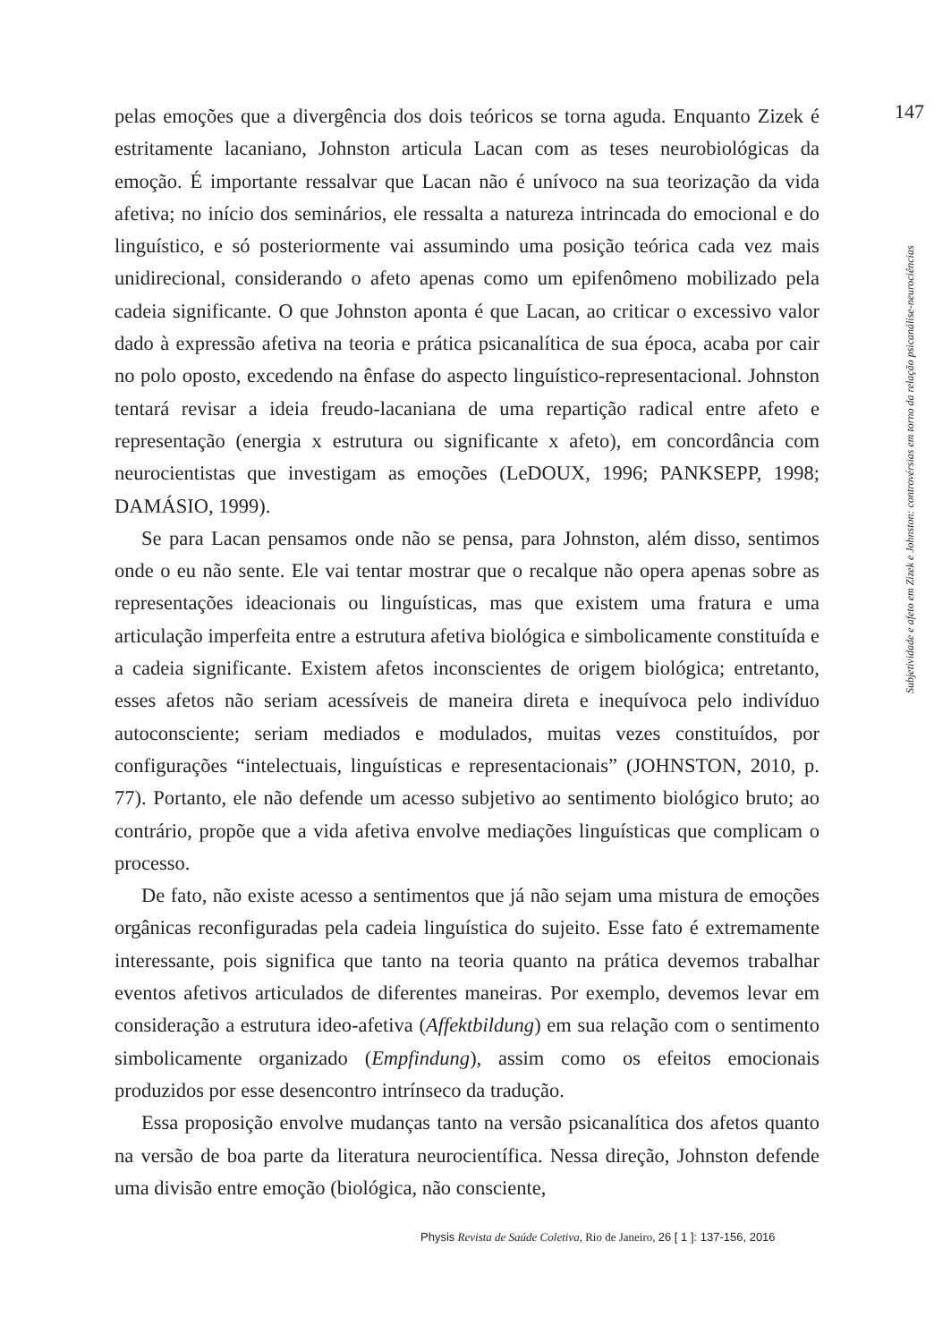pelas emoções que a divergência dos dois teóricos se torna aguda. Enquanto Zizek é estritamente lacaniano, Johnston articula Lacan com as teses neurobiológicas da emoção. É importante ressalvar que Lacan não é unívoco na sua teorização da vida afetiva; no início dos seminários, ele ressalta a natureza intrincada do emocional e do linguístico, e só posteriormente vai assumindo uma posição teórica cada vez mais unidirecional, considerando o afeto apenas como um epifenômeno mobilizado pela cadeia significante. O que Johnston aponta é que Lacan, ao criticar o excessivo valor dado à expressão afetiva na teoria e prática psicanalítica de sua época, acaba por cair no polo oposto, excedendo na ênfase do aspecto linguístico-representacional. Johnston tentará revisar a ideia freudo-lacaniana de uma repartição radical entre afeto e representação (energia x estrutura ou significante x afeto), em concordância com neurocientistas que investigam as emoções (LeDOUX, 1996; PANKSEPP, 1998; DAMÁSIO, 1999).
Se para Lacan pensamos onde não se pensa, para Johnston, além disso, sentimos onde o eu não sente. Ele vai tentar mostrar que o recalque não opera apenas sobre as representações ideacionais ou linguísticas, mas que existem uma fratura e uma articulação imperfeita entre a estrutura afetiva biológica e simbolicamente constituída e a cadeia significante. Existem afetos inconscientes de origem biológica; entretanto, esses afetos não seriam acessíveis de maneira direta e inequívoca pelo indivíduo autoconsciente; seriam mediados e modulados, muitas vezes constituídos, por configurações “intelectuais, linguísticas e representacionais” (JOHNSTON, 2010, p. 77). Portanto, ele não defende um acesso subjetivo ao sentimento biológico bruto; ao contrário, propõe que a vida afetiva envolve mediações linguísticas que complicam o processo.
De fato, não existe acesso a sentimentos que já não sejam uma mistura de emoções orgânicas reconfiguradas pela cadeia linguística do sujeito. Esse fato é extremamente interessante, pois significa que tanto na teoria quanto na prática devemos trabalhar eventos afetivos articulados de diferentes maneiras. Por exemplo, devemos levar em consideração a estrutura ideo-afetiva (Affektbildung) em sua relação com o sentimento simbolicamente organizado (Empfindung), assim como os efeitos emocionais produzidos por esse desencontro intrínseco da tradução.
Essa proposição envolve mudanças tanto na versão psicanalítica dos afetos quanto na versão de boa parte da literatura neurocientífica. Nessa direção, Johnston defende uma divisão entre emoção (biológica, não consciente,
147
Subjetividade e afeto em Zizek e Johnston: controvérsias em torno da relação psicanálise-neurociências
Physis Revista de Saúde Coletiva, Rio de Janeiro, 26 [ 1 ]: 137-156, 2016